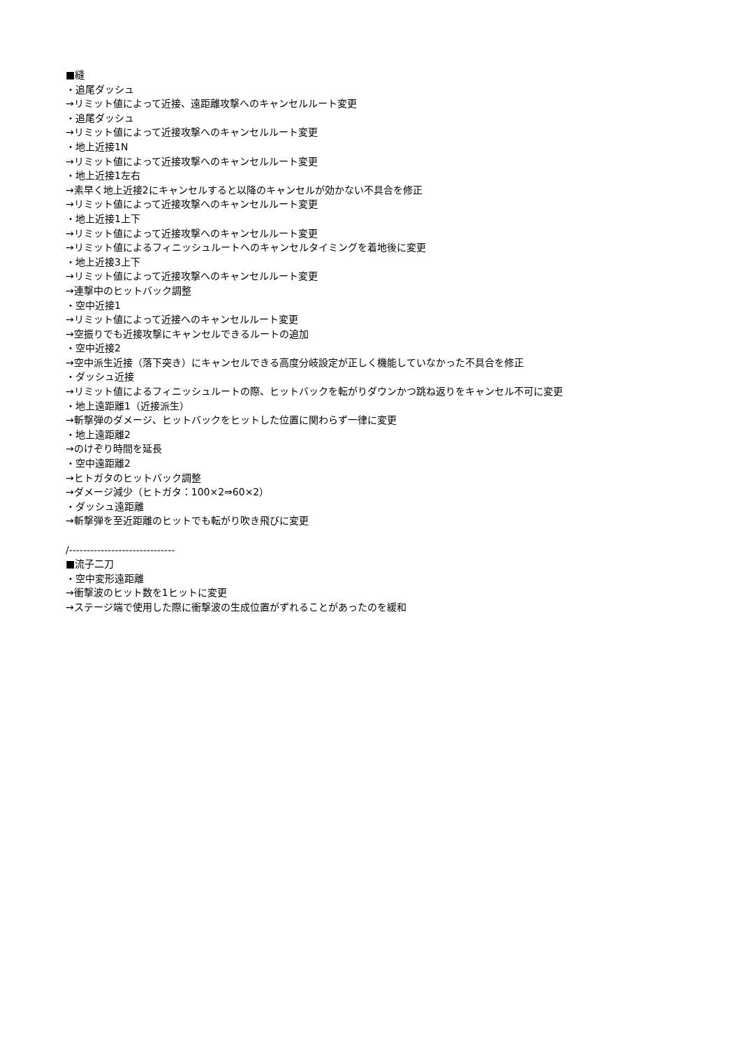■縫
・追尾ダッシュ
→リミット値によって近接、遠距離攻撃へのキャンセルルート変更
・追尾ダッシュ
→リミット値によって近接攻撃へのキャンセルルート変更
・地上近接1N
→リミット値によって近接攻撃へのキャンセルルート変更
・地上近接1左右
→素早く地上近接2にキャンセルすると以降のキャンセルが効かない不具合を修正
→リミット値によって近接攻撃へのキャンセルルート変更
・地上近接1上下
→リミット値によって近接攻撃へのキャンセルルート変更
→リミット値によるフィニッシュルートへのキャンセルタイミングを着地後に変更
・地上近接3上下
→リミット値によって近接攻撃へのキャンセルルート変更
→連撃中のヒットバック調整
・空中近接1
→リミット値によって近接へのキャンセルルート変更
→空振りでも近接攻撃にキャンセルできるルートの追加
・空中近接2
→空中派生近接（落下突き）にキャンセルできる高度分岐設定が正しく機能していなかった不具合を修正
・ダッシュ近接
→リミット値によるフィニッシュルートの際、ヒットバックを転がりダウンかつ跳ね返りをキャンセル不可に変更
・地上遠距離1（近接派生）
→斬撃弾のダメージ、ヒットバックをヒットした位置に関わらず一律に変更
・地上遠距離2
→のけぞり時間を延長
・空中遠距離2
→ヒトガタのヒットバック調整
→ダメージ減少（ヒトガタ：100×2⇒60×2）
・ダッシュ遠距離
→斬撃弾を至近距離のヒットでも転がり吹き飛びに変更
/------------------------------
■流子二刀
・空中変形遠距離
→衝撃波のヒット数を1ヒットに変更
→ステージ端で使用した際に衝撃波の生成位置がずれることがあったのを緩和